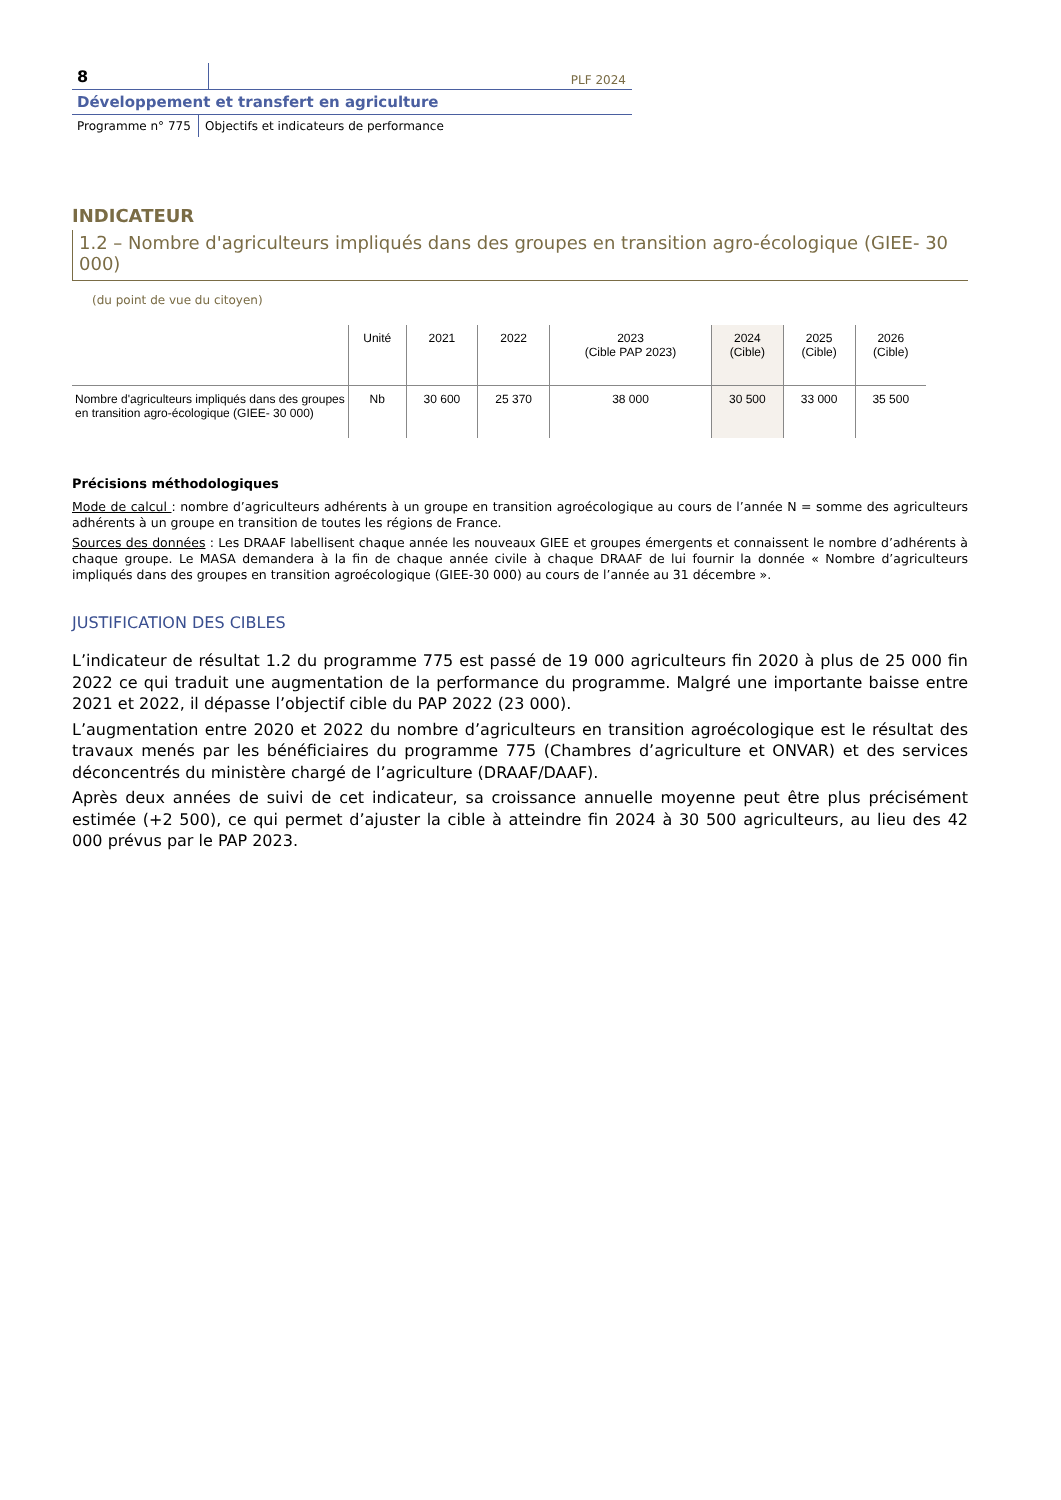8
PLF 2024
Développement et transfert en agriculture
Programme n° 775 Objectifs et indicateurs de performance
INDICATEUR
1.2 – Nombre d'agriculteurs impliqués dans des groupes en transition agro-écologique (GIEE- 30 000)
(du point de vue du citoyen)
| | Unité | 2021 | 2022 | 2023 (Cible PAP 2023) | 2024 (Cible) | 2025 (Cible) | 2026 (Cible) |
| --- | --- | --- | --- | --- | --- | --- | --- |
| Nombre d'agriculteurs impliqués dans des groupes en transition agro-écologique (GIEE- 30 000) | Nb | 30 600 | 25 370 | 38 000 | 30 500 | 33 000 | 35 500 |
Précisions méthodologiques
Mode de calcul : nombre d’agriculteurs adhérents à un groupe en transition agroécologique au cours de l’année N = somme des agriculteurs adhérents à un groupe en transition de toutes les régions de France.
Sources des données : Les DRAAF labellisent chaque année les nouveaux GIEE et groupes émergents et connaissent le nombre d’adhérents à chaque groupe. Le MASA demandera à la fin de chaque année civile à chaque DRAAF de lui fournir la donnée « Nombre d’agriculteurs impliqués dans des groupes en transition agroécologique (GIEE-30 000) au cours de l’année au 31 décembre ».
JUSTIFICATION DES CIBLES
L’indicateur de résultat 1.2 du programme 775 est passé de 19 000 agriculteurs fin 2020 à plus de 25 000 fin 2022 ce qui traduit une augmentation de la performance du programme. Malgré une importante baisse entre 2021 et 2022, il dépasse l’objectif cible du PAP 2022 (23 000).
L’augmentation entre 2020 et 2022 du nombre d’agriculteurs en transition agroécologique est le résultat des travaux menés par les bénéficiaires du programme 775 (Chambres d’agriculture et ONVAR) et des services déconcentrés du ministère chargé de l’agriculture (DRAAF/DAAF).
Après deux années de suivi de cet indicateur, sa croissance annuelle moyenne peut être plus précisément estimée (+2 500), ce qui permet d’ajuster la cible à atteindre fin 2024 à 30 500 agriculteurs, au lieu des 42 000 prévus par le PAP 2023.